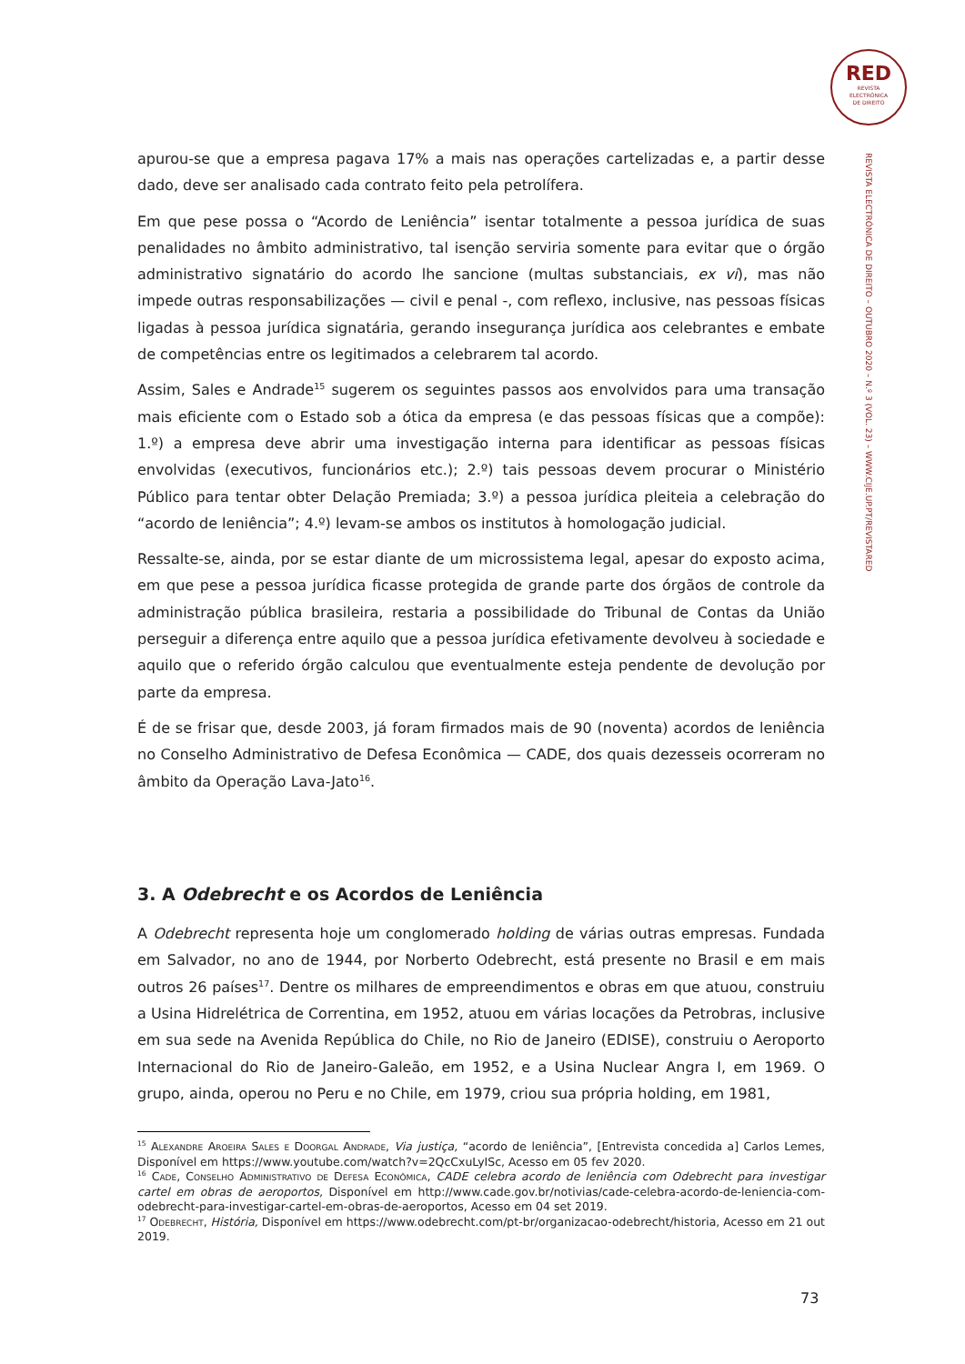RED
REVISTA
ELECTRÓNICA
DE DIREITO
REVISTA ELECTRÓNICA DE DIREITO – OUTUBRO 2020 – N.º 3 (VOL. 23) – WWW.CIJE.UP.PT/REVISTARED
apurou-se que a empresa pagava 17% a mais nas operações cartelizadas e, a partir desse dado, deve ser analisado cada contrato feito pela petrolífera.
Em que pese possa o “Acordo de Leniência” isentar totalmente a pessoa jurídica de suas penalidades no âmbito administrativo, tal isenção serviria somente para evitar que o órgão administrativo signatário do acordo lhe sancione (multas substanciais, ex vi), mas não impede outras responsabilizações — civil e penal -, com reflexo, inclusive, nas pessoas físicas ligadas à pessoa jurídica signatária, gerando insegurança jurídica aos celebrantes e embate de competências entre os legitimados a celebrarem tal acordo.
Assim, Sales e Andrade<sup>15</sup> sugerem os seguintes passos aos envolvidos para uma transação mais eficiente com o Estado sob a ótica da empresa (e das pessoas físicas que a compõe): 1.º) a empresa deve abrir uma investigação interna para identificar as pessoas físicas envolvidas (executivos, funcionários etc.); 2.º) tais pessoas devem procurar o Ministério Público para tentar obter Delação Premiada; 3.º) a pessoa jurídica pleiteia a celebração do “acordo de leniência”; 4.º) levam-se ambos os institutos à homologação judicial.
Ressalte-se, ainda, por se estar diante de um microssistema legal, apesar do exposto acima, em que pese a pessoa jurídica ficasse protegida de grande parte dos órgãos de controle da administração pública brasileira, restaria a possibilidade do Tribunal de Contas da União perseguir a diferença entre aquilo que a pessoa jurídica efetivamente devolveu à sociedade e aquilo que o referido órgão calculou que eventualmente esteja pendente de devolução por parte da empresa.
É de se frisar que, desde 2003, já foram firmados mais de 90 (noventa) acordos de leniência no Conselho Administrativo de Defesa Econômica — CADE, dos quais dezesseis ocorreram no âmbito da Operação Lava-Jato<sup>16</sup>.
3. A Odebrecht e os Acordos de Leniência
A Odebrecht representa hoje um conglomerado holding de várias outras empresas. Fundada em Salvador, no ano de 1944, por Norberto Odebrecht, está presente no Brasil e em mais outros 26 países<sup>17</sup>. Dentre os milhares de empreendimentos e obras em que atuou, construiu a Usina Hidrelétrica de Correntina, em 1952, atuou em várias locações da Petrobras, inclusive em sua sede na Avenida República do Chile, no Rio de Janeiro (EDISE), construiu o Aeroporto Internacional do Rio de Janeiro-Galeão, em 1952, e a Usina Nuclear Angra I, em 1969. O grupo, ainda, operou no Peru e no Chile, em 1979, criou sua própria holding, em 1981,
<sup>15</sup> Alexandre Aroeira Sales e Doorgal Andrade, Via justiça, “acordo de leniência”, [Entrevista concedida a] Carlos Lemes, Disponível em https://www.youtube.com/watch?v=2QcCxuLyISc, Acesso em 05 fev 2020.
<sup>16</sup> Cade, Conselho Administrativo de Defesa Econômica, CADE celebra acordo de leniência com Odebrecht para investigar cartel em obras de aeroportos, Disponível em http://www.cade.gov.br/notivias/cade-celebra-acordo-de-leniencia-com-odebrecht-para-investigar-cartel-em-obras-de-aeroportos, Acesso em 04 set 2019.
<sup>17</sup> Odebrecht, História, Disponível em https://www.odebrecht.com/pt-br/organizacao-odebrecht/historia, Acesso em 21 out 2019.
73